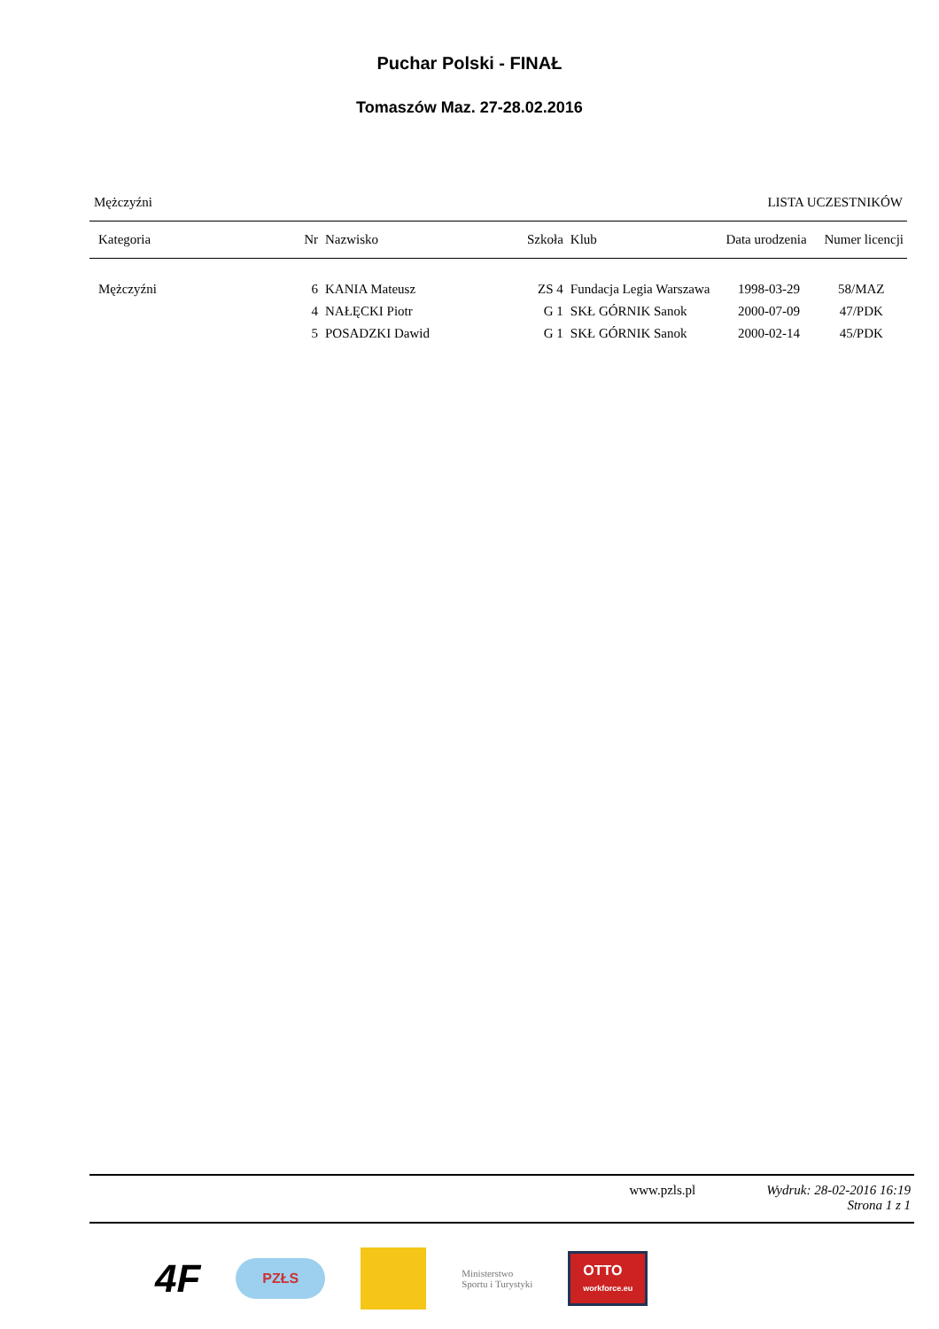Puchar Polski - FINAŁ
Tomaszów Maz. 27-28.02.2016
Mężczyźni LISTA UCZESTNIKÓW
| Kategoria | Nr | Nazwisko | Szkoła | Klub | Data urodzenia | Numer licencji |
| --- | --- | --- | --- | --- | --- | --- |
| Mężczyźni | 6 | KANIA Mateusz | ZS 4 | Fundacja Legia Warszawa | 1998-03-29 | 58/MAZ |
| | 4 | NAŁĘCKI Piotr | G 1 | SKŁ GÓRNIK Sanok | 2000-07-09 | 47/PDK |
| | 5 | POSADZKI Dawid | G 1 | SKŁ GÓRNIK Sanok | 2000-02-14 | 45/PDK |
www.pzls.pl Wydruk: 28-02-2016 16:19
Strona 1 z 1
4F
PZŁS
Ministerstwo
Sportu i Turystyki
OTTO
workforce.eu